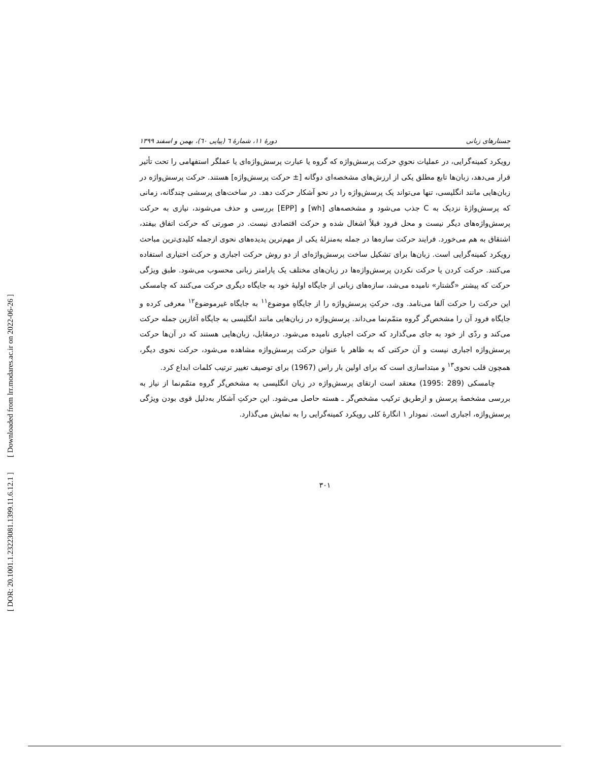[ Downloaded from lrr.modares.ac.ir on 2022-06-26 ]
[ DOR: 20.1001.1.23223081.1399.11.6.12.1 ]
جستارهای زبانی دورهٔ ۱۱، شمارهٔ ٦ (پیاپی ٦٠)، بهمن و اسفند ۱۳۹۹
رویکرد کمینه‌گرایی، در عملیات نحویِ حرکت پرسش‌واژه که گروه یا عبارت پرسش‌واژه‌ای یا عملگر استفهامی را تحت تأثیر قرار می‌دهد، زبان‌ها تابع مطلق یکی از ارزش‌های مشخصه‌ای دوگانه [± حرکت پرسش‌واژه] هستند. حرکت پرسش‌واژه در زبان‌هایی مانند انگلیسی، تنها می‌تواند یک پرسش‌واژه را در نحو آشکار حرکت دهد. در ساخت‌های پرسشی چندگانه، زمانی که پرسش‌واژهٔ نزدیک به C جذب می‌شود و مشخصه‌های [wh] و [EPP] بررسی و حذف می‌شوند، نیازی به حرکت پرسش‌واژه‌های دیگر نیست و محل فرود قبلاً اشغال شده و حرکت اقتصادی نیست. در صورتی که حرکت اتفاق بیفتد، اشتقاق به هم می‌خورد. فرایند حرکت سازه‌ها در جمله به‌منزلهٔ یکی از مهم‌ترین پدیده‌های نحوی ازجمله کلیدی‌ترین مباحث رویکرد کمینه‌گرایی است. زبان‌ها برای تشکیل ساخت پرسش‌واژه‌ای از دو روش حرکت اجباری و حرکت اختیاری استفاده می‌کنند. حرکت کردن یا حرکت نکردن پرسش‌واژه‌ها در زبان‌های مختلف یک پارامتر زبانی محسوب می‌شود. طبق ویژگی حرکت که پیشتر «گشتار» نامیده می‌شد، سازه‌های زبانی از جایگاه اولیهٔ خود به جایگاه دیگری حرکت می‌کنند که چامسکی این حرکت را حرکت آلفا می‌نامد. وی، حرکتِ پرسش‌واژه را از جایگاهِ موضوع<sup>۱۱</sup> به جایگاه غیرموضوع<sup>۱۲</sup> معرفی کرده و جایگاه فرود آن را مشخص‌گر گروه متمّم‌نما می‌داند. پرسش‌واژه در زبان‌هایی مانند انگلیسی به جایگاه آغازین جمله حرکت می‌کند و ردّی از خود به جای می‌گذارد که حرکت اجباری نامیده می‌شود. درمقابل، زبان‌هایی هستند که در آن‌ها حرکت پرسش‌واژه اجباری نیست و آن حرکتی که به ظاهر با عنوان حرکت پرسش‌واژه مشاهده می‌شود، حرکت نحوی دیگر، همچون قلب نحوی<sup>۱۳</sup> و مبتداسازی است که برای اولین بار راس (1967) برای توصیف تغییر ترتیب کلمات ابداع کرد.
چامسکی (289 :1995) معتقد است ارتقای پرسش‌واژه در زبان انگلیسی به مشخص‌گر گروه متمّم‌نما از نیاز به بررسی مشخصهٔ پرسش و ازطریق ترکیب مشخص‌گر ـ هسته حاصل می‌شود. این حرکتِ آشکار به‌دلیل قوی بودن ویژگی پرسش‌واژه، اجباری است. نمودار ۱ انگارهٔ کلی رویکرد کمینه‌گرایی را به نمایش می‌گذارد.
۳۰۱